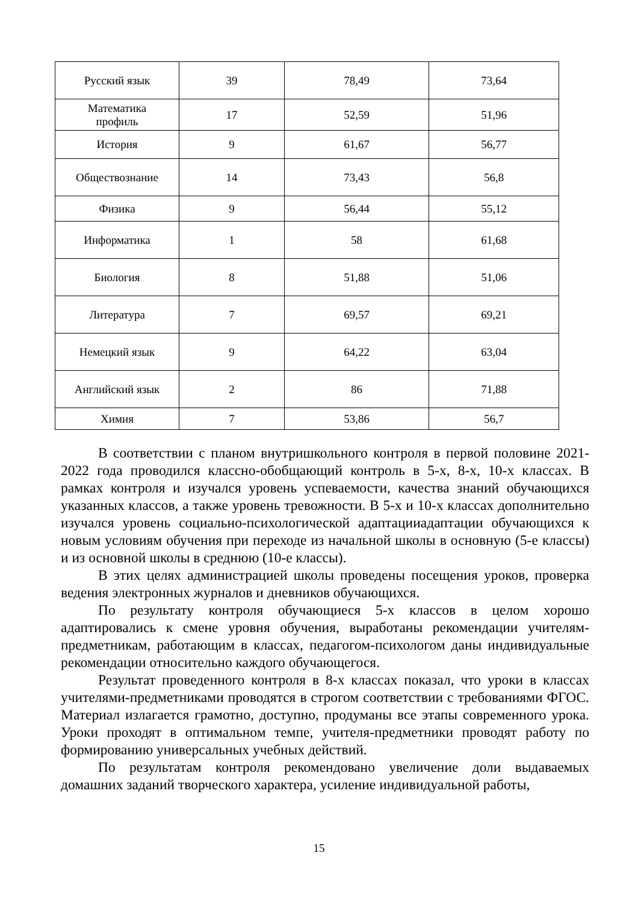| Русский язык | 39 | 78,49 | 73,64 |
| Математика профиль | 17 | 52,59 | 51,96 |
| История | 9 | 61,67 | 56,77 |
| Обществознание | 14 | 73,43 | 56,8 |
| Физика | 9 | 56,44 | 55,12 |
| Информатика | 1 | 58 | 61,68 |
| Биология | 8 | 51,88 | 51,06 |
| Литература | 7 | 69,57 | 69,21 |
| Немецкий язык | 9 | 64,22 | 63,04 |
| Английский язык | 2 | 86 | 71,88 |
| Химия | 7 | 53,86 | 56,7 |
В соответствии с планом внутришкольного контроля в первой половине 2021-2022 года проводился классно-обобщающий контроль в 5-х, 8-х, 10-х классах. В рамках контроля и изучался уровень успеваемости, качества знаний обучающихся указанных классов, а также уровень тревожности. В 5-х и 10-х классах дополнительно изучался уровень социально-психологической адаптацииадаптации обучающихся к новым условиям обучения при переходе из начальной школы в основную (5-е классы) и из основной школы в среднюю (10-е классы).
В этих целях администрацией школы проведены посещения уроков, проверка ведения электронных журналов и дневников обучающихся.
По результату контроля обучающиеся 5-х классов в целом хорошо адаптировались к смене уровня обучения, выработаны рекомендации учителям-предметникам, работающим в классах, педагогом-психологом даны индивидуальные рекомендации относительно каждого обучающегося.
Результат проведенного контроля в 8-х классах показал, что уроки в классах учителями-предметниками проводятся в строгом соответствии с требованиями ФГОС. Материал излагается грамотно, доступно, продуманы все этапы современного урока. Уроки проходят в оптимальном темпе, учителя-предметники проводят работу по формированию универсальных учебных действий.
По результатам контроля рекомендовано увеличение доли выдаваемых домашних заданий творческого характера, усиление индивидуальной работы,
15